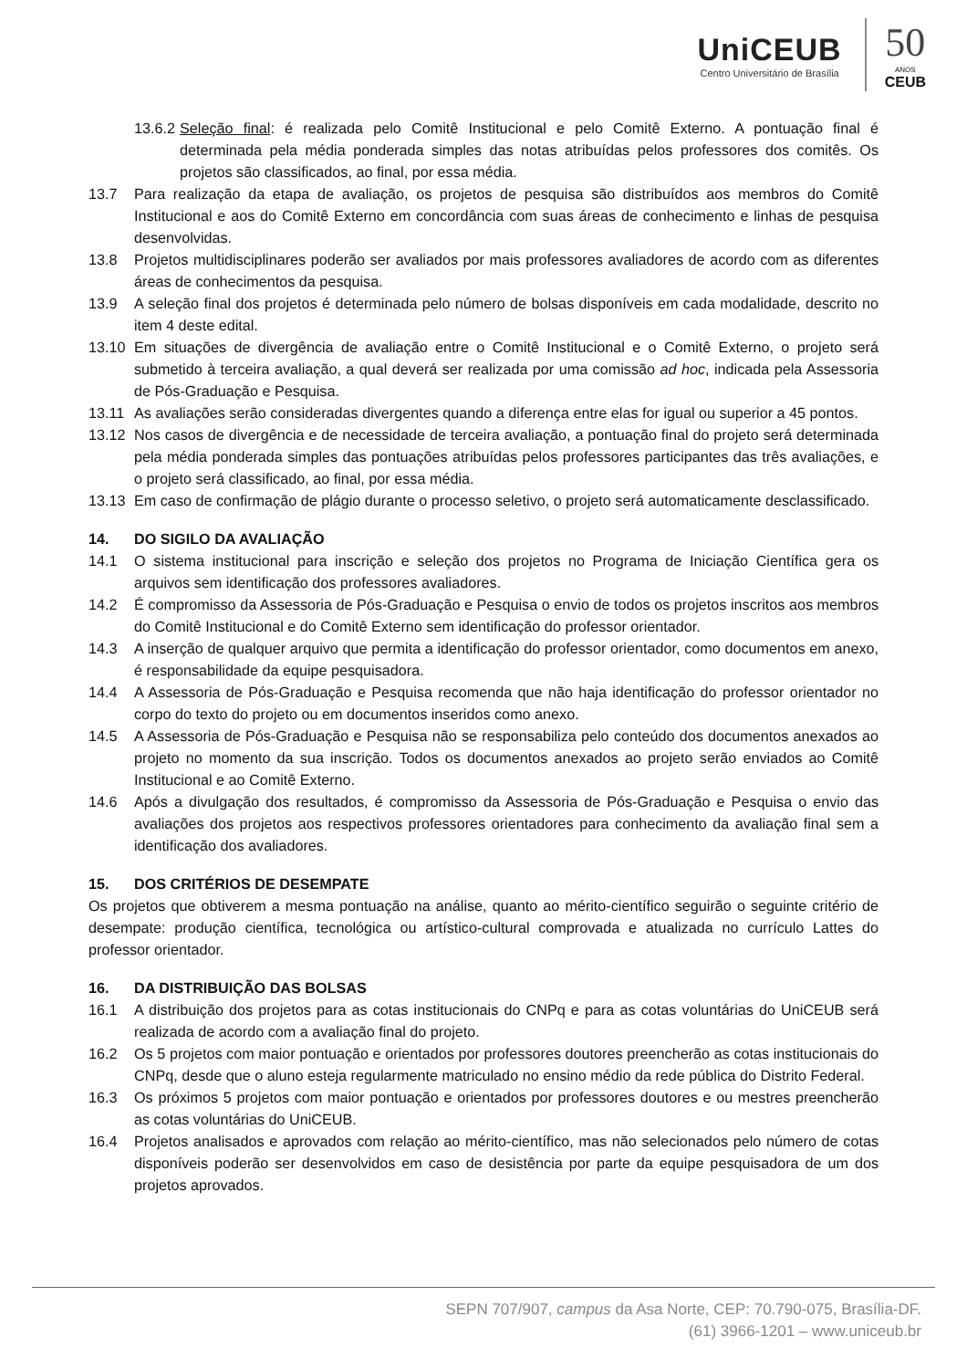UniCEUB
Centro Universitário de Brasília
50
ANOS
CEUB
13.6.2
Seleção final: é realizada pelo Comitê Institucional e pelo Comitê Externo. A pontuação final é determinada pela média ponderada simples das notas atribuídas pelos professores dos comitês. Os projetos são classificados, ao final, por essa média.
13.7 Para realização da etapa de avaliação, os projetos de pesquisa são distribuídos aos membros do Comitê Institucional e aos do Comitê Externo em concordância com suas áreas de conhecimento e linhas de pesquisa desenvolvidas.
13.8 Projetos multidisciplinares poderão ser avaliados por mais professores avaliadores de acordo com as diferentes áreas de conhecimentos da pesquisa.
13.9 A seleção final dos projetos é determinada pelo número de bolsas disponíveis em cada modalidade, descrito no item 4 deste edital.
13.10 Em situações de divergência de avaliação entre o Comitê Institucional e o Comitê Externo, o projeto será submetido à terceira avaliação, a qual deverá ser realizada por uma comissão ad hoc, indicada pela Assessoria de Pós-Graduação e Pesquisa.
13.11 As avaliações serão consideradas divergentes quando a diferença entre elas for igual ou superior a 45 pontos.
13.12 Nos casos de divergência e de necessidade de terceira avaliação, a pontuação final do projeto será determinada pela média ponderada simples das pontuações atribuídas pelos professores participantes das três avaliações, e o projeto será classificado, ao final, por essa média.
13.13 Em caso de confirmação de plágio durante o processo seletivo, o projeto será automaticamente desclassificado.
14. DO SIGILO DA AVALIAÇÃO
14.1 O sistema institucional para inscrição e seleção dos projetos no Programa de Iniciação Científica gera os arquivos sem identificação dos professores avaliadores.
14.2 É compromisso da Assessoria de Pós-Graduação e Pesquisa o envio de todos os projetos inscritos aos membros do Comitê Institucional e do Comitê Externo sem identificação do professor orientador.
14.3 A inserção de qualquer arquivo que permita a identificação do professor orientador, como documentos em anexo, é responsabilidade da equipe pesquisadora.
14.4 A Assessoria de Pós-Graduação e Pesquisa recomenda que não haja identificação do professor orientador no corpo do texto do projeto ou em documentos inseridos como anexo.
14.5 A Assessoria de Pós-Graduação e Pesquisa não se responsabiliza pelo conteúdo dos documentos anexados ao projeto no momento da sua inscrição. Todos os documentos anexados ao projeto serão enviados ao Comitê Institucional e ao Comitê Externo.
14.6 Após a divulgação dos resultados, é compromisso da Assessoria de Pós-Graduação e Pesquisa o envio das avaliações dos projetos aos respectivos professores orientadores para conhecimento da avaliação final sem a identificação dos avaliadores.
15. DOS CRITÉRIOS DE DESEMPATE
Os projetos que obtiverem a mesma pontuação na análise, quanto ao mérito-científico seguirão o seguinte critério de desempate: produção científica, tecnológica ou artístico-cultural comprovada e atualizada no currículo Lattes do professor orientador.
16. DA DISTRIBUIÇÃO DAS BOLSAS
16.1 A distribuição dos projetos para as cotas institucionais do CNPq e para as cotas voluntárias do UniCEUB será realizada de acordo com a avaliação final do projeto.
16.2 Os 5 projetos com maior pontuação e orientados por professores doutores preencherão as cotas institucionais do CNPq, desde que o aluno esteja regularmente matriculado no ensino médio da rede pública do Distrito Federal.
16.3 Os próximos 5 projetos com maior pontuação e orientados por professores doutores e ou mestres preencherão as cotas voluntárias do UniCEUB.
16.4 Projetos analisados e aprovados com relação ao mérito-científico, mas não selecionados pelo número de cotas disponíveis poderão ser desenvolvidos em caso de desistência por parte da equipe pesquisadora de um dos projetos aprovados.
SEPN 707/907, campus da Asa Norte, CEP: 70.790-075, Brasília-DF.
(61) 3966-1201 – www.uniceub.br